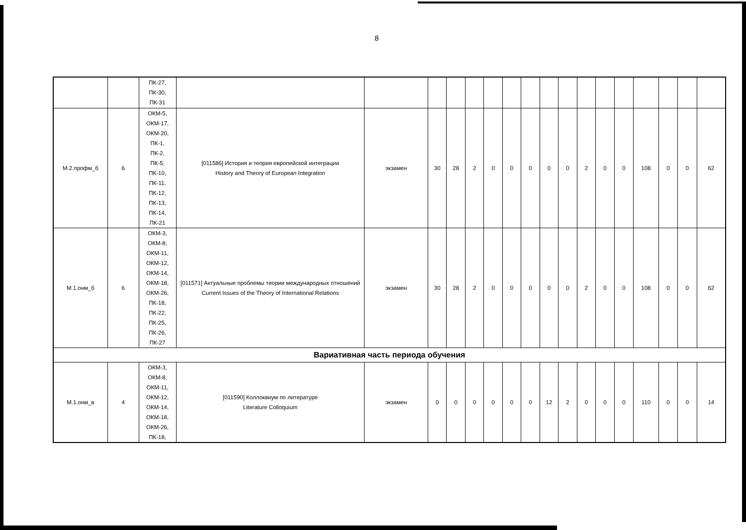8
| | | ПК-27, ПК-30, ПК-31 | | | | | | | | | | | | | | | | | |
| М.2.профм_б | 6 | ОКМ-5, ОКМ-17, ОКМ-20, ПК-1, ПК-2, ПК-5, ПК-10, ПК-11, ПК-12, ПК-13, ПК-14, ПК-21 | [011586] История и теория европейской интеграции History and Theory of European Integration | экзамен | 30 | 28 | 2 | 0 | 0 | 0 | 0 | 0 | 2 | 0 | 0 | 108 | 0 | 0 | 62 |
| М.1.онм_б | 6 | ОКМ-3, ОКМ-8, ОКМ-11, ОКМ-12, ОКМ-14, ОКМ-18, ОКМ-26, ПК-18, ПК-22, ПК-25, ПК-26, ПК-27 | [011571] Актуальные проблемы теории международных отношений Current Issues of the Theory of International Relations | экзамен | 30 | 28 | 2 | 0 | 0 | 0 | 0 | 0 | 2 | 0 | 0 | 108 | 0 | 0 | 62 |
| Вариативная часть периода обучения | | | | | | | | | | | | | | | | | | | |
| М.1.онм_в | 4 | ОКМ-3, ОКМ-8, ОКМ-11, ОКМ-12, ОКМ-14, ОКМ-18, ОКМ-26, ПК-18, | [011590] Коллоквиум по литературе Literature Colloquium | экзамен | 0 | 0 | 0 | 0 | 0 | 0 | 12 | 2 | 0 | 0 | 0 | 110 | 0 | 0 | 14 |